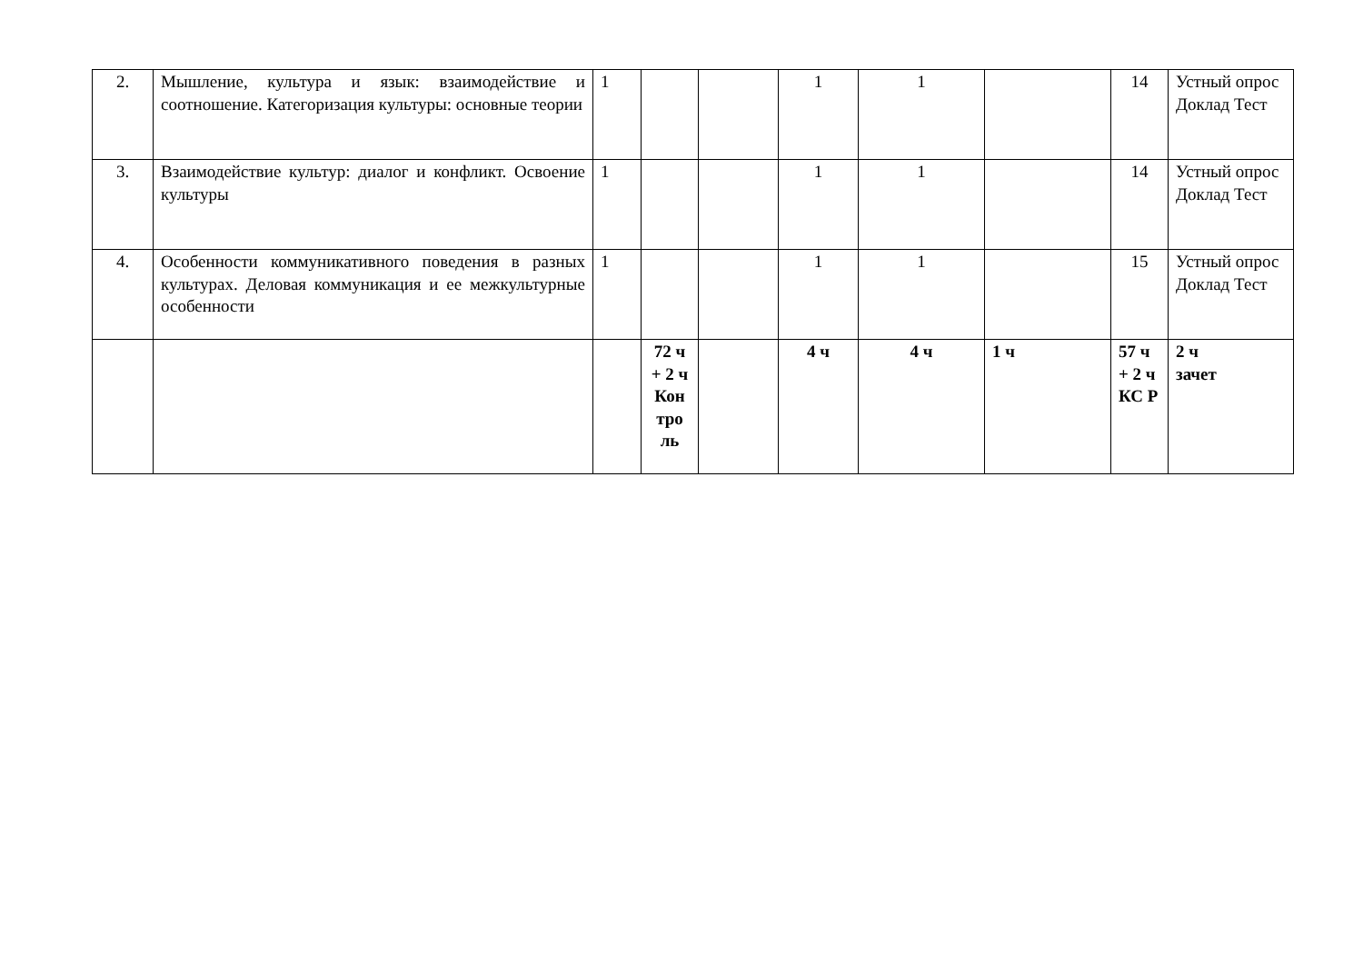| 2. | Мышление, культура и язык: взаимодействие и соотношение. Категоризация культуры: основные теории | 1 | | | 1 | 1 | | 14 | Устный опрос Доклад Тест |
| 3. | Взаимодействие культур: диалог и конфликт. Освоение культуры | 1 | | | 1 | 1 | | 14 | Устный опрос Доклад Тест |
| 4. | Особенности коммуникативного поведения в разных культурах. Деловая коммуникация и ее межкультурные особенности | 1 | | | 1 | 1 | | 15 | Устный опрос Доклад Тест |
| | | | 72 ч + 2 ч Кон тро ль | | 4 ч | 4 ч | 1 ч | 57 ч + 2 ч КС Р | 2 ч зачет |